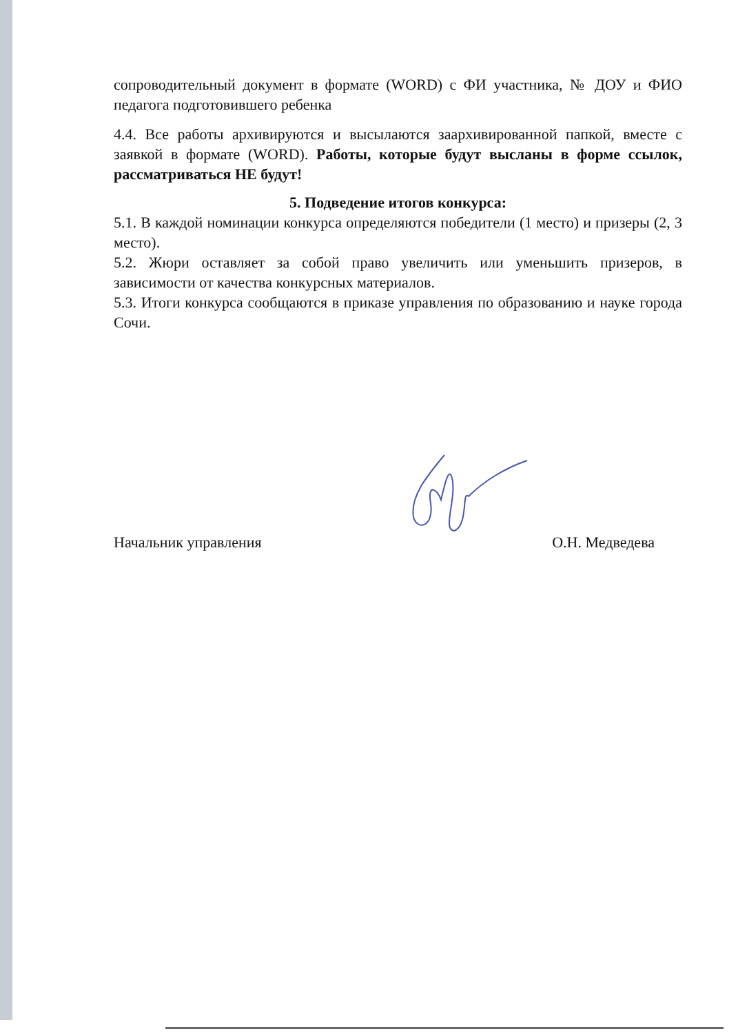сопроводительный документ в формате (WORD) с ФИ участника, № ДОУ и ФИО педагога подготовившего ребенка
4.4. Все работы архивируются и высылаются заархивированной папкой, вместе с заявкой в формате (WORD). Работы, которые будут высланы в форме ссылок, рассматриваться НЕ будут!
5. Подведение итогов конкурса:
5.1. В каждой номинации конкурса определяются победители (1 место) и призеры (2, 3 место).
5.2. Жюри оставляет за собой право увеличить или уменьшить призеров, в зависимости от качества конкурсных материалов.
5.3. Итоги конкурса сообщаются в приказе управления по образованию и науке города Сочи.
Начальник управления О.Н. Медведева